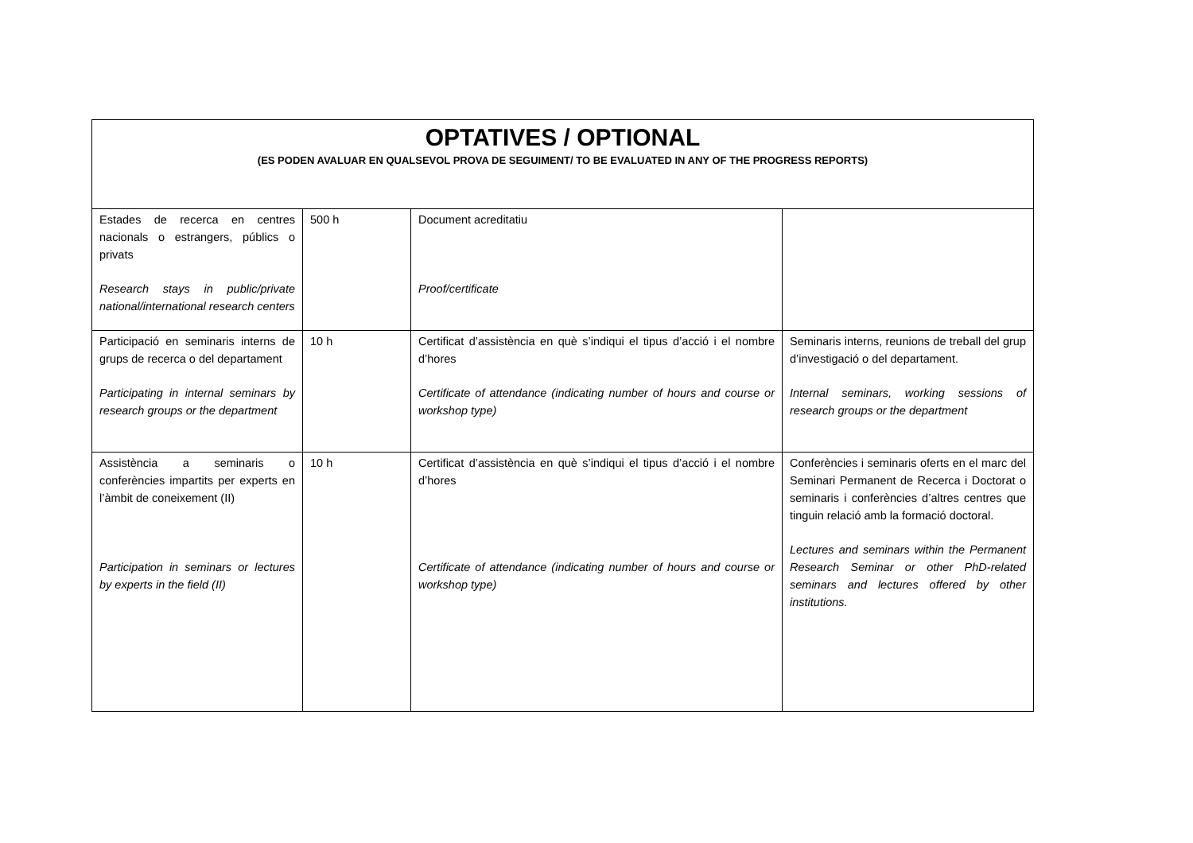| OPTATIVES / OPTIONAL (ES PODEN AVALUAR EN QUALSEVOL PROVA DE SEGUIMENT/ TO BE EVALUATED IN ANY OF THE PROGRESS REPORTS) | | | |
| --- | --- | --- | --- |
| Estades de recerca en centres nacionals o estrangers, públics o privats Research stays in public/private national/international research centers | 500 h | Document acreditatiu Proof/certificate | |
| Participació en seminaris interns de grups de recerca o del departament Participating in internal seminars by research groups or the department | 10 h | Certificat d’assistència en què s’indiqui el tipus d’acció i el nombre d’hores Certificate of attendance (indicating number of hours and course or workshop type) | Seminaris interns, reunions de treball del grup d’investigació o del departament. Internal seminars, working sessions of research groups or the department |
| Assistència a seminaris o conferències impartits per experts en l’àmbit de coneixement (II) Participation in seminars or lectures by experts in the field (II) | 10 h | Certificat d’assistència en què s’indiqui el tipus d’acció i el nombre d’hores Certificate of attendance (indicating number of hours and course or workshop type) | Conferències i seminaris oferts en el marc del Seminari Permanent de Recerca i Doctorat o seminaris i conferències d’altres centres que tinguin relació amb la formació doctoral. Lectures and seminars within the Permanent Research Seminar or other PhD-related seminars and lectures offered by other institutions. |